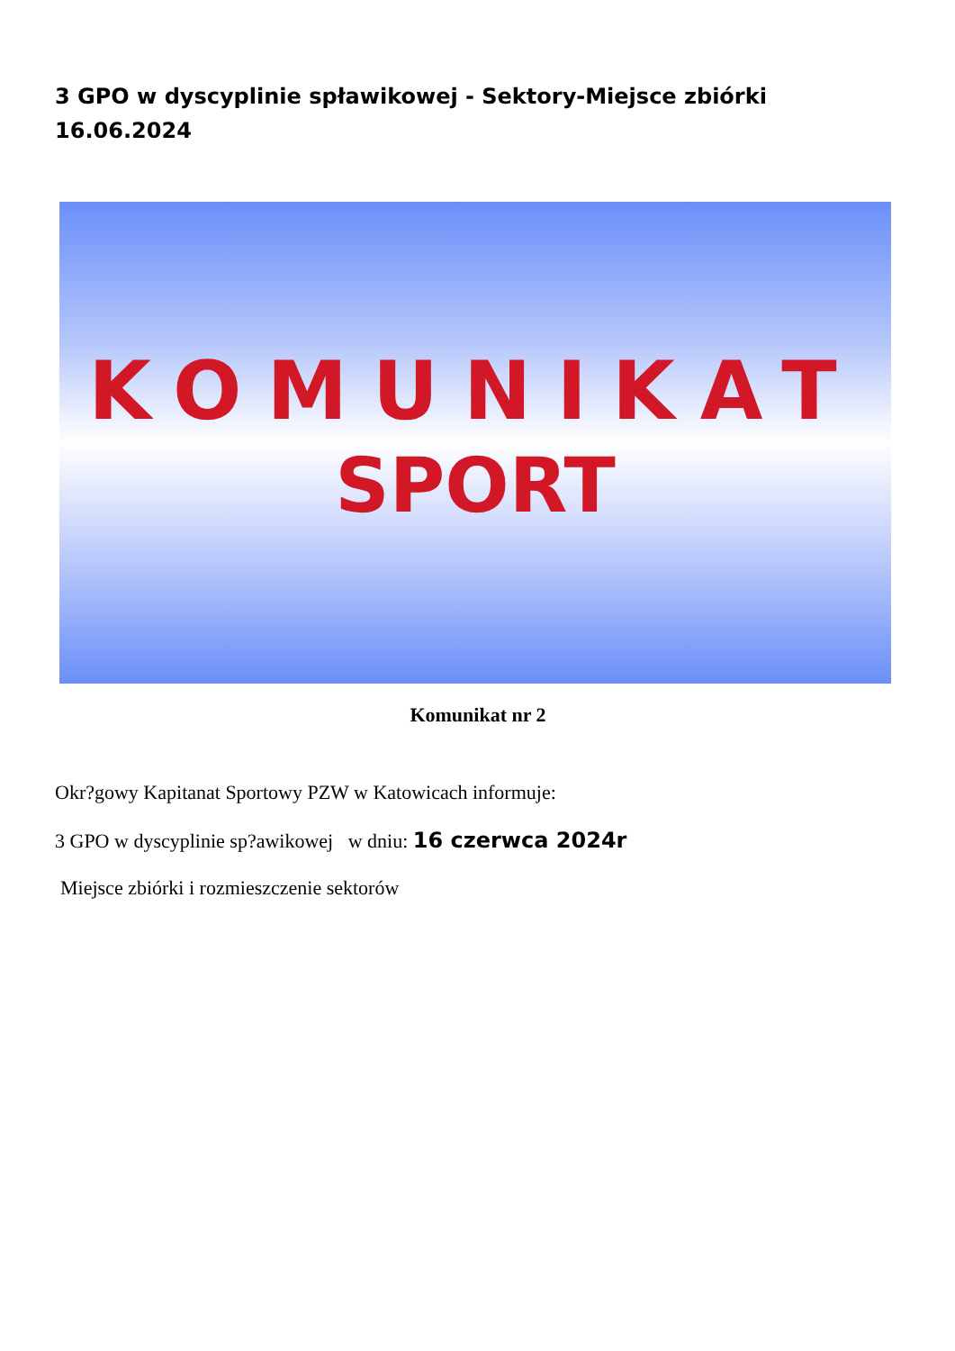3 GPO w dyscyplinie spławikowej - Sektory-Miejsce zbiórki 16.06.2024
KOMUNIKAT
SPORT
Komunikat nr 2
Okr?gowy Kapitanat Sportowy PZW w Katowicach informuje:
3 GPO w dyscyplinie sp?awikowej w dniu: 16 czerwca 2024r
Miejsce zbiórki i rozmieszczenie sektorów